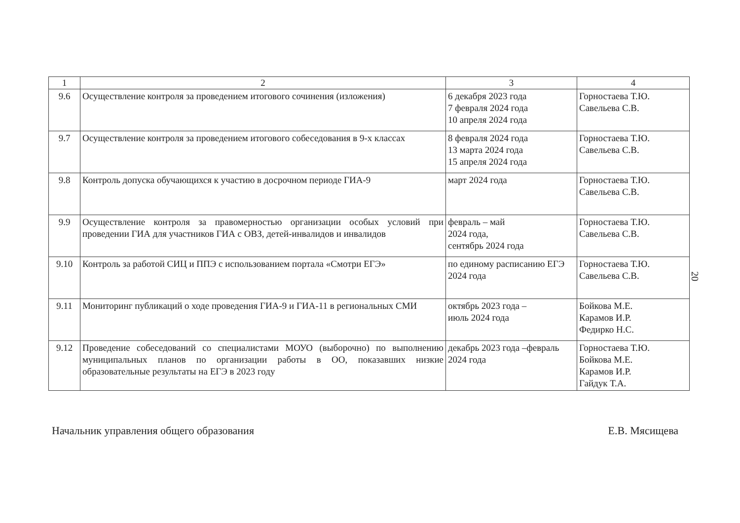| 1 | 2 | 3 | 4 |
| --- | --- | --- | --- |
| 9.6 | Осуществление контроля за проведением итогового сочинения (изложения) | 6 декабря 2023 года 7 февраля 2024 года 10 апреля 2024 года | Горностаева Т.Ю. Савельева С.В. |
| 9.7 | Осуществление контроля за проведением итогового собеседования в 9-х классах | 8 февраля 2024 года 13 марта 2024 года 15 апреля 2024 года | Горностаева Т.Ю. Савельева С.В. |
| 9.8 | Контроль допуска обучающихся к участию в досрочном периоде ГИА-9 | март 2024 года | Горностаева Т.Ю. Савельева С.В. |
| 9.9 | Осуществление контроля за правомерностью организации особых условий при проведении ГИА для участников ГИА с ОВЗ, детей-инвалидов и инвалидов | февраль – май 2024 года, сентябрь 2024 года | Горностаева Т.Ю. Савельева С.В. |
| 9.10 | Контроль за работой СИЦ и ППЭ с использованием портала «Смотри ЕГЭ» | по единому расписанию ЕГЭ 2024 года | Горностаева Т.Ю. Савельева С.В. |
| 9.11 | Мониторинг публикаций о ходе проведения ГИА-9 и ГИА-11 в региональных СМИ | октябрь 2023 года – июль 2024 года | Бойкова М.Е. Карамов И.Р. Федирко Н.С. |
| 9.12 | Проведение собеседований со специалистами МОУО (выборочно) по выполнению муниципальных планов по организации работы в ОО, показавших низкие образовательные результаты на ЕГЭ в 2023 году | декабрь 2023 года –февраль 2024 года | Горностаева Т.Ю. Бойкова М.Е. Карамов И.Р. Гайдук Т.А. |
20
Начальник управления общего образования Е.В. Мясищева